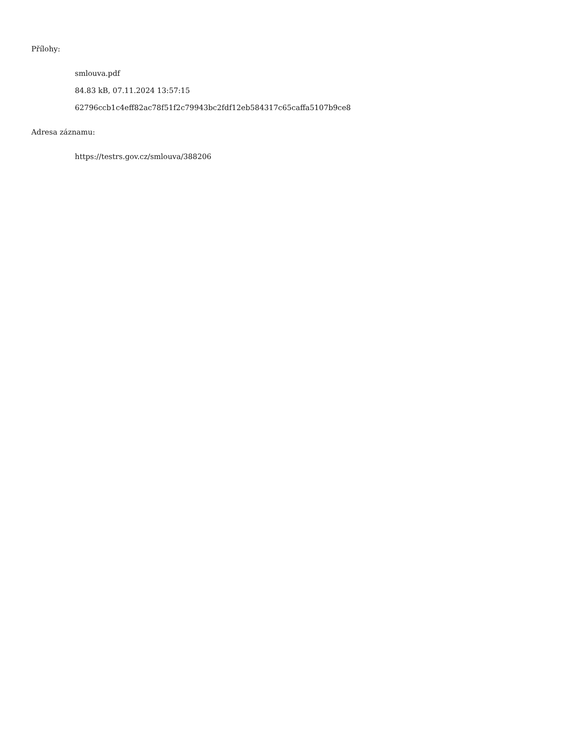Přílohy:
smlouva.pdf
84.83 kB, 07.11.2024 13:57:15
62796ccb1c4eff82ac78f51f2c79943bc2fdf12eb584317c65caffa5107b9ce8
Adresa záznamu:
https://testrs.gov.cz/smlouva/388206